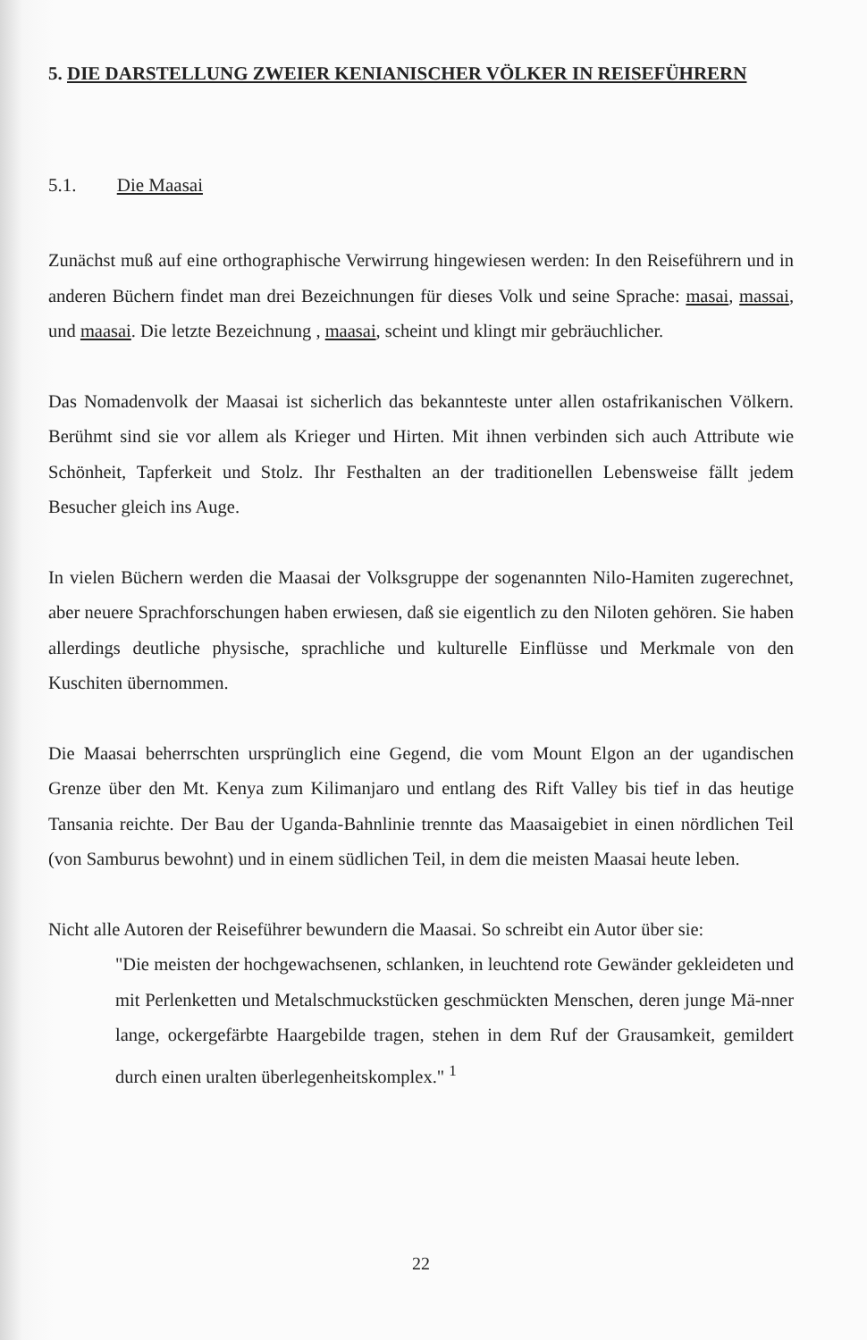5. DIE DARSTELLUNG ZWEIER KENIANISCHER VÖLKER IN REISEFÜHRERN
5.1. Die Maasai
Zunächst muß auf eine orthographische Verwirrung hingewiesen werden: In den Reiseführern und in anderen Büchern findet man drei Bezeichnungen für dieses Volk und seine Sprache: masai, massai, und maasai. Die letzte Bezeichnung , maasai, scheint und klingt mir gebräuchlicher.
Das Nomadenvolk der Maasai ist sicherlich das bekannteste unter allen ostafrikanischen Völkern. Berühmt sind sie vor allem als Krieger und Hirten. Mit ihnen verbinden sich auch Attribute wie Schönheit, Tapferkeit und Stolz. Ihr Festhalten an der traditionellen Lebensweise fällt jedem Besucher gleich ins Auge.
In vielen Büchern werden die Maasai der Volksgruppe der sogenannten Nilo-Hamiten zugerechnet, aber neuere Sprachforschungen haben erwiesen, daß sie eigentlich zu den Niloten gehören. Sie haben allerdings deutliche physische, sprachliche und kulturelle Einflüsse und Merkmale von den Kuschiten übernommen.
Die Maasai beherrschten ursprünglich eine Gegend, die vom Mount Elgon an der ugandischen Grenze über den Mt. Kenya zum Kilimanjaro und entlang des Rift Valley bis tief in das heutige Tansania reichte. Der Bau der Uganda-Bahnlinie trennte das Maasaigebiet in einen nördlichen Teil (von Samburus bewohnt) und in einem südlichen Teil, in dem die meisten Maasai heute leben.
Nicht alle Autoren der Reiseführer bewundern die Maasai. So schreibt ein Autor über sie:
"Die meisten der hochgewachsenen, schlanken, in leuchtend rote Gewänder gekleideten und mit Perlenketten und Metalschmuckstücken geschmückten Menschen, deren junge Mä-nner lange, ockergefärbte Haargebilde tragen, stehen in dem Ruf der Grausamkeit, gemildert durch einen uralten überlegenheitskomplex." <sup>1</sup>
22